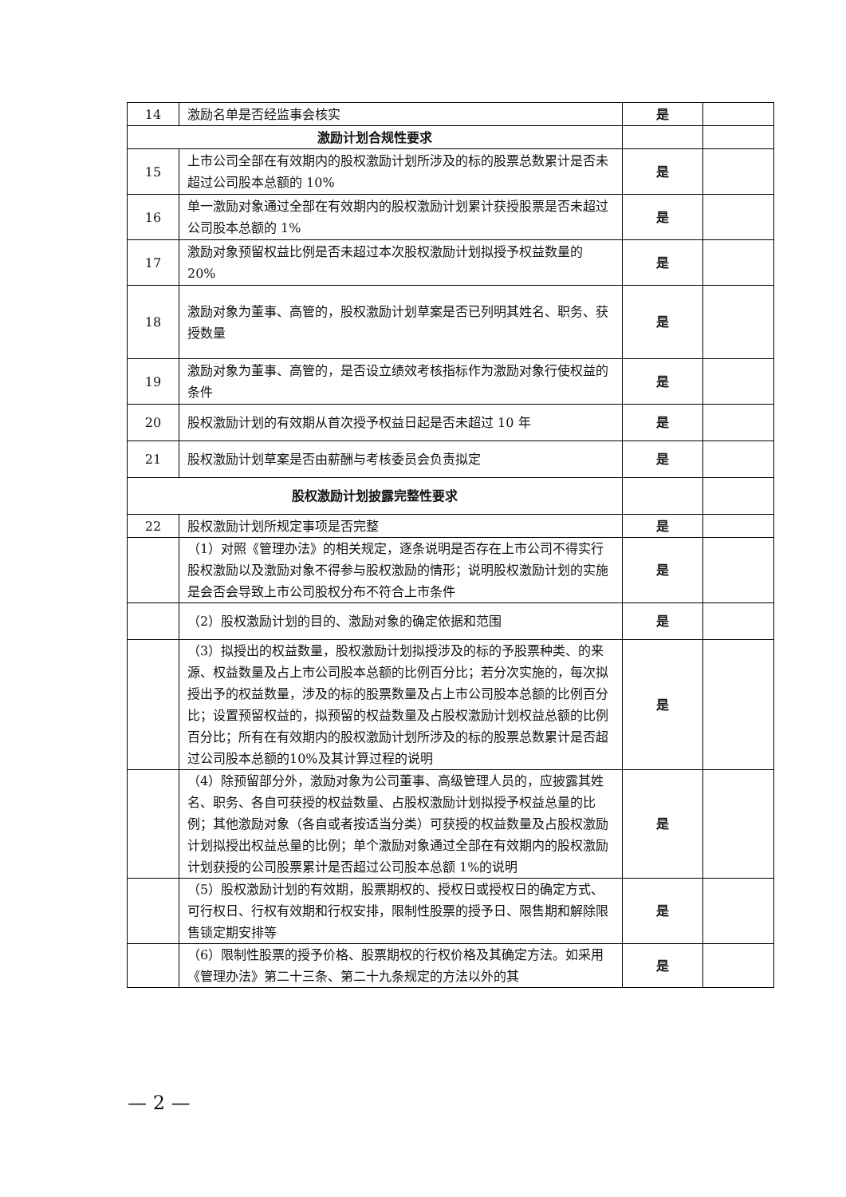| 14 | 激励名单是否经监事会核实 | 是 | |
| 激励计划合规性要求 | | | |
| 15 | 上市公司全部在有效期内的股权激励计划所涉及的标的股票总数累计是否未超过公司股本总额的 10% | 是 | |
| 16 | 单一激励对象通过全部在有效期内的股权激励计划累计获授股票是否未超过公司股本总额的 1% | 是 | |
| 17 | 激励对象预留权益比例是否未超过本次股权激励计划拟授予权益数量的 20% | 是 | |
| 18 | 激励对象为董事、高管的，股权激励计划草案是否已列明其姓名、职务、获授数量 | 是 | |
| 19 | 激励对象为董事、高管的，是否设立绩效考核指标作为激励对象行使权益的条件 | 是 | |
| 20 | 股权激励计划的有效期从首次授予权益日起是否未超过 10 年 | 是 | |
| 21 | 股权激励计划草案是否由薪酬与考核委员会负责拟定 | 是 | |
| 股权激励计划披露完整性要求 | | | |
| 22 | 股权激励计划所规定事项是否完整 | 是 | |
| | （1）对照《管理办法》的相关规定，逐条说明是否存在上市公司不得实行股权激励以及激励对象不得参与股权激励的情形；说明股权激励计划的实施是会否会导致上市公司股权分布不符合上市条件 | 是 | |
| | （2）股权激励计划的目的、激励对象的确定依据和范围 | 是 | |
| | （3）拟授出的权益数量，股权激励计划拟授涉及的标的予股票种类、的来源、权益数量及占上市公司股本总额的比例百分比；若分次实施的，每次拟授出予的权益数量，涉及的标的股票数量及占上市公司股本总额的比例百分比；设置预留权益的，拟预留的权益数量及占股权激励计划权益总额的比例百分比；所有在有效期内的股权激励计划所涉及的标的股票总数累计是否超过公司股本总额的10%及其计算过程的说明 | 是 | |
| | （4）除预留部分外，激励对象为公司董事、高级管理人员的，应披露其姓名、职务、各自可获授的权益数量、占股权激励计划拟授予权益总量的比例；其他激励对象（各自或者按适当分类）可获授的权益数量及占股权激励计划拟授出权益总量的比例；单个激励对象通过全部在有效期内的股权激励计划获授的公司股票累计是否超过公司股本总额 1%的说明 | 是 | |
| | （5）股权激励计划的有效期，股票期权的、授权日或授权日的确定方式、可行权日、行权有效期和行权安排，限制性股票的授予日、限售期和解除限售锁定期安排等 | 是 | |
| | （6）限制性股票的授予价格、股票期权的行权价格及其确定方法。如采用《管理办法》第二十三条、第二十九条规定的方法以外的其 | 是 | |
— 2 —